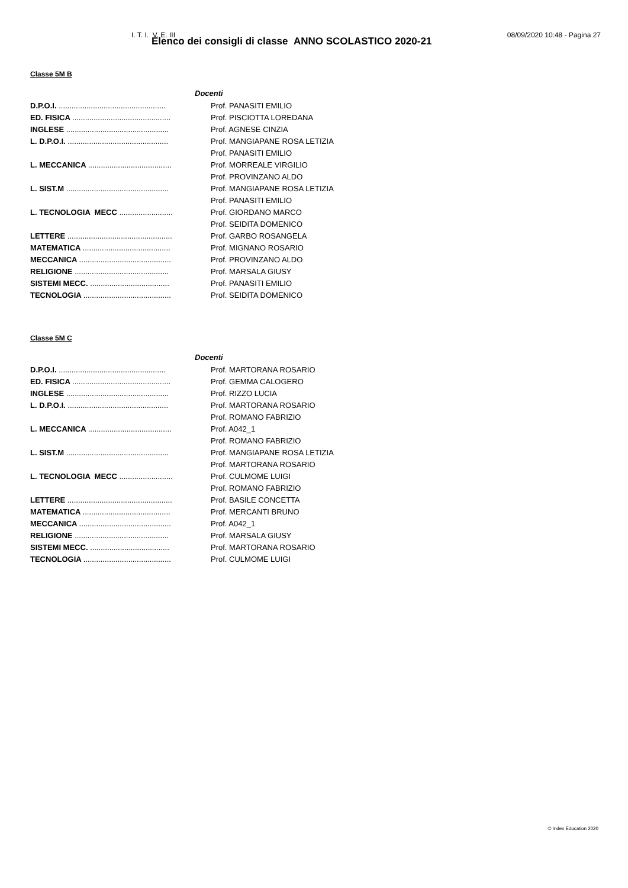I. T. I. V. E. III 08/09/2020 10:48 - Pagina 27
Elenco dei consigli di classe ANNO SCOLASTICO 2020-21
Classe 5M B
| Docenti | |
| --- | --- |
| D.P.O.I. .................................................. | Prof. PANASITI EMILIO |
| ED. FISICA .............................................. | Prof. PISCIOTTA LOREDANA |
| INGLESE ................................................ | Prof. AGNESE CINZIA |
| L. D.P.O.I. ............................................... | Prof. MANGIAPANE ROSA LETIZIA |
| | Prof. PANASITI EMILIO |
| L. MECCANICA ....................................... | Prof. MORREALE VIRGILIO |
| | Prof. PROVINZANO ALDO |
| L. SIST.M ................................................ | Prof. MANGIAPANE ROSA LETIZIA |
| | Prof. PANASITI EMILIO |
| L. TECNOLOGIA MECC ......................... | Prof. GIORDANO MARCO |
| | Prof. SEIDITA DOMENICO |
| LETTERE ................................................. | Prof. GARBO ROSANGELA |
| MATEMATICA ......................................... | Prof. MIGNANO ROSARIO |
| MECCANICA ........................................... | Prof. PROVINZANO ALDO |
| RELIGIONE ............................................ | Prof. MARSALA GIUSY |
| SISTEMI MECC. ..................................... | Prof. PANASITI EMILIO |
| TECNOLOGIA ......................................... | Prof. SEIDITA DOMENICO |
Classe 5M C
| Docenti | |
| --- | --- |
| D.P.O.I. .................................................. | Prof. MARTORANA ROSARIO |
| ED. FISICA .............................................. | Prof. GEMMA CALOGERO |
| INGLESE ................................................ | Prof. RIZZO LUCIA |
| L. D.P.O.I. ............................................... | Prof. MARTORANA ROSARIO |
| | Prof. ROMANO FABRIZIO |
| L. MECCANICA ....................................... | Prof. A042_1 |
| | Prof. ROMANO FABRIZIO |
| L. SIST.M ................................................ | Prof. MANGIAPANE ROSA LETIZIA |
| | Prof. MARTORANA ROSARIO |
| L. TECNOLOGIA MECC ......................... | Prof. CULMOME LUIGI |
| | Prof. ROMANO FABRIZIO |
| LETTERE ................................................. | Prof. BASILE CONCETTA |
| MATEMATICA ......................................... | Prof. MERCANTI BRUNO |
| MECCANICA ........................................... | Prof. A042_1 |
| RELIGIONE ............................................ | Prof. MARSALA GIUSY |
| SISTEMI MECC. ..................................... | Prof. MARTORANA ROSARIO |
| TECNOLOGIA ......................................... | Prof. CULMOME LUIGI |
© Index Education 2020